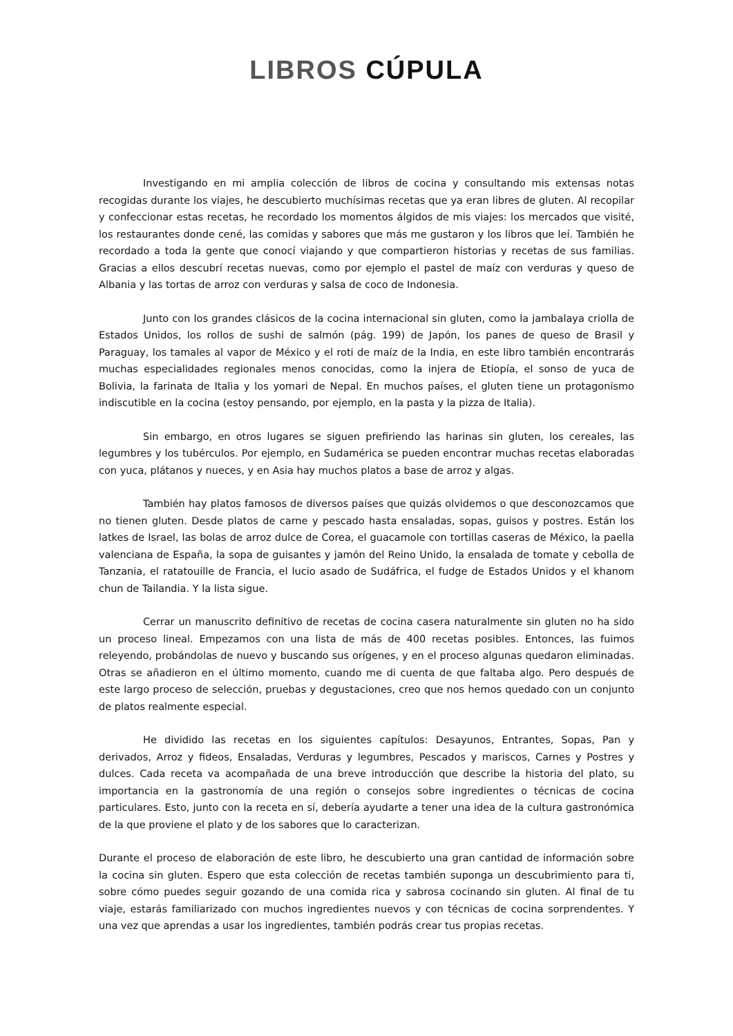LIBROS CÚPULA
Investigando en mi amplia colección de libros de cocina y consultando mis extensas notas recogidas durante los viajes, he descubierto muchísimas recetas que ya eran libres de gluten. Al recopilar y confeccionar estas recetas, he recordado los momentos álgidos de mis viajes: los mercados que visité, los restaurantes donde cené, las comidas y sabores que más me gustaron y los libros que leí. También he recordado a toda la gente que conocí viajando y que compartieron historias y recetas de sus familias. Gracias a ellos descubrí recetas nuevas, como por ejemplo el pastel de maíz con verduras y queso de Albania y las tortas de arroz con verduras y salsa de coco de Indonesia.
Junto con los grandes clásicos de la cocina internacional sin gluten, como la jambalaya criolla de Estados Unidos, los rollos de sushi de salmón (pág. 199) de Japón, los panes de queso de Brasil y Paraguay, los tamales al vapor de México y el roti de maíz de la India, en este libro también encontrarás muchas especialidades regionales menos conocidas, como la injera de Etiopía, el sonso de yuca de Bolivia, la farinata de Italia y los yomari de Nepal. En muchos países, el gluten tiene un protagonismo indiscutible en la cocina (estoy pensando, por ejemplo, en la pasta y la pizza de Italia).
Sin embargo, en otros lugares se siguen prefiriendo las harinas sin gluten, los cereales, las legumbres y los tubérculos. Por ejemplo, en Sudamérica se pueden encontrar muchas recetas elaboradas con yuca, plátanos y nueces, y en Asia hay muchos platos a base de arroz y algas.
También hay platos famosos de diversos países que quizás olvidemos o que desconozcamos que no tienen gluten. Desde platos de carne y pescado hasta ensaladas, sopas, guisos y postres. Están los latkes de Israel, las bolas de arroz dulce de Corea, el guacamole con tortillas caseras de México, la paella valenciana de España, la sopa de guisantes y jamón del Reino Unido, la ensalada de tomate y cebolla de Tanzania, el ratatouille de Francia, el lucio asado de Sudáfrica, el fudge de Estados Unidos y el khanom chun de Tailandia. Y la lista sigue.
Cerrar un manuscrito definitivo de recetas de cocina casera naturalmente sin gluten no ha sido un proceso lineal. Empezamos con una lista de más de 400 recetas posibles. Entonces, las fuimos releyendo, probándolas de nuevo y buscando sus orígenes, y en el proceso algunas quedaron eliminadas. Otras se añadieron en el último momento, cuando me di cuenta de que faltaba algo. Pero después de este largo proceso de selección, pruebas y degustaciones, creo que nos hemos quedado con un conjunto de platos realmente especial.
He dividido las recetas en los siguientes capítulos: Desayunos, Entrantes, Sopas, Pan y derivados, Arroz y fideos, Ensaladas, Verduras y legumbres, Pescados y mariscos, Carnes y Postres y dulces. Cada receta va acompañada de una breve introducción que describe la historia del plato, su importancia en la gastronomía de una región o consejos sobre ingredientes o técnicas de cocina particulares. Esto, junto con la receta en sí, debería ayudarte a tener una idea de la cultura gastronómica de la que proviene el plato y de los sabores que lo caracterizan.
Durante el proceso de elaboración de este libro, he descubierto una gran cantidad de información sobre la cocina sin gluten. Espero que esta colección de recetas también suponga un descubrimiento para ti, sobre cómo puedes seguir gozando de una comida rica y sabrosa cocinando sin gluten. Al final de tu viaje, estarás familiarizado con muchos ingredientes nuevos y con técnicas de cocina sorprendentes. Y una vez que aprendas a usar los ingredientes, también podrás crear tus propias recetas.